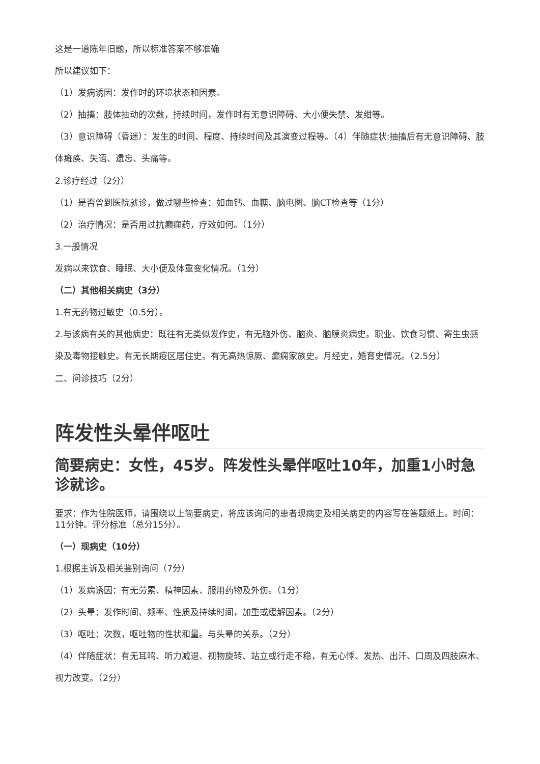这是一道陈年旧题，所以标准答案不够准确
所以建议如下：
（1）发病诱因：发作时的环境状态和因素。
（2）抽搐：肢体抽动的次数，持续时间，发作时有无意识障碍、大小便失禁、发绀等。
（3）意识障碍（昏迷）：发生的时间、程度、持续时间及其演变过程等。（4）伴随症状:抽搐后有无意识障碍、肢体瘫痪、失语、遗忘、头痛等。
2.诊疗经过（2分）
（1）是否曾到医院就诊，做过哪些检查：如血钙、血糖、脑电图、脑CT检查等（1分）
（2）治疗情况：是否用过抗癫痫药，疗效如何。（1分）
3.一般情况
发病以来饮食、睡眠、大小便及体重变化情况。（1分）
（二）其他相关病史（3分）
1.有无药物过敏史（0.5分）。
2.与该病有关的其他病史：既往有无类似发作史，有无脑外伤、脑炎、脑膜炎病史。职业、饮食习惯、寄生虫感染及毒物接触史。有无长期疫区居住史。有无高热惊厥、癫痫家族史。月经史，婚育史情况。（2.5分）
二、问诊技巧（2分）
阵发性头晕伴呕吐
简要病史：女性，45岁。阵发性头晕伴呕吐10年，加重1小时急诊就诊。
要求：作为住院医师，请围绕以上简要病史，将应该询问的患者现病史及相关病史的内容写在答题纸上。时间：11分钟。评分标准（总分15分）。
（一）现病史（10分）
1.根据主诉及相关鉴别询问（7分）
（1）发病诱因：有无劳累、精神因素、服用药物及外伤。（1分）
（2）头晕：发作时间、频率、性质及持续时间，加重或缓解因素。（2分）
（3）呕吐：次数，呕吐物的性状和量。与头晕的关系。（2分）
（4）伴随症状：有无耳鸣、听力减退、视物旋转、站立或行走不稳，有无心悸、发热、出汗、口周及四肢麻木、视力改变。（2分）